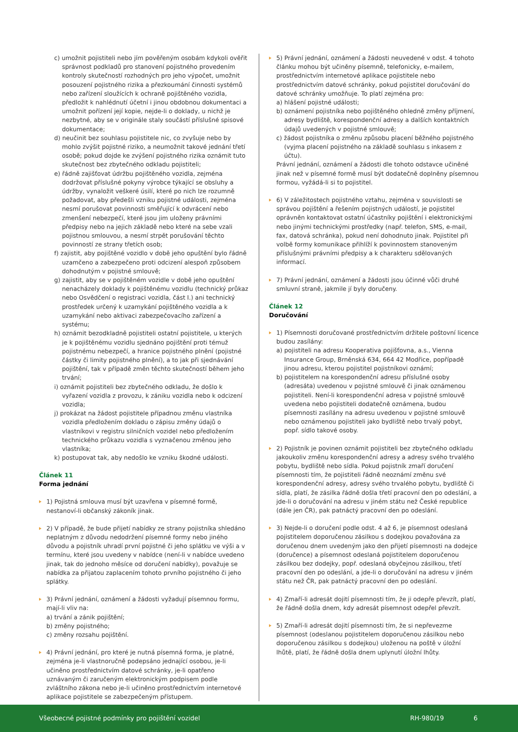c) umožnit pojistiteli nebo jím pověřeným osobám kdykoli ověřit správnost podkladů pro stanovení pojistného provedením kontroly skutečností rozhodných pro jeho výpočet, umožnit posouzení pojistného rizika a přezkoumání činnosti systémů nebo zařízení sloužících k ochraně pojištěného vozidla, předložit k nahlédnutí účetní i jinou obdobnou dokumentaci a umožnit pořízení její kopie, nejde-li o doklady, u nichž je nezbytné, aby se v originále staly součástí příslušné spisové dokumentace;
d) neučinit bez souhlasu pojistitele nic, co zvyšuje nebo by mohlo zvýšit pojistné riziko, a neumožnit takové jednání třetí osobě; pokud dojde ke zvýšení pojistného rizika oznámit tuto skutečnost bez zbytečného odkladu pojistiteli;
e) řádně zajišťovat údržbu pojištěného vozidla, zejména dodržovat příslušné pokyny výrobce týkající se obsluhy a údržby, vynaložit veškeré úsilí, které po nich lze rozumně požadovat, aby předešli vzniku pojistné události, zejména nesmí porušovat povinnosti směřující k odvrácení nebo zmenšení nebezpečí, které jsou jim uloženy právními předpisy nebo na jejich základě nebo které na sebe vzali pojistnou smlouvou, a nesmí strpět porušování těchto povinností ze strany třetích osob;
f) zajistit, aby pojištěné vozidlo v době jeho opuštění bylo řádně uzamčeno a zabezpečeno proti odcizení alespoň způsobem dohodnutým v pojistné smlouvě;
g) zajistit, aby se v pojištěném vozidle v době jeho opuštění nenacházely doklady k pojištěnému vozidlu (technický průkaz nebo Osvědčení o registraci vozidla, část I.) ani technický prostředek určený k uzamykání pojištěného vozidla a k uzamykání nebo aktivaci zabezpečovacího zařízení a systému;
h) oznámit bezodkladně pojistiteli ostatní pojistitele, u kterých je k pojištěnému vozidlu sjednáno pojištění proti témuž pojistnému nebezpečí, a hranice pojistného plnění (pojistné částky či limity pojistného plnění), a to jak při sjednávání pojištění, tak v případě změn těchto skutečností během jeho trvání;
i) oznámit pojistiteli bez zbytečného odkladu, že došlo k vyřazení vozidla z provozu, k zániku vozidla nebo k odcizení vozidla;
j) prokázat na žádost pojistitele případnou změnu vlastníka vozidla předložením dokladu o zápisu změny údajů o vlastníkovi v registru silničních vozidel nebo předložením technického průkazu vozidla s vyznačenou změnou jeho vlastníka;
k) postupovat tak, aby nedošlo ke vzniku škodné události.
Článek 11
Forma jednání
1) Pojistná smlouva musí být uzavřena v písemné formě, nestanoví-li občanský zákoník jinak.
2) V případě, že bude přijetí nabídky ze strany pojistníka shledáno neplatným z důvodu nedodržení písemné formy nebo jiného důvodu a pojistník uhradí první pojistné či jeho splátku ve výši a v termínu, které jsou uvedeny v nabídce (není-li v nabídce uvedeno jinak, tak do jednoho měsíce od doručení nabídky), považuje se nabídka za přijatou zaplacením tohoto prvního pojistného či jeho splátky.
3) Právní jednání, oznámení a žádosti vyžadují písemnou formu, mají-li vliv na:
a) trvání a zánik pojištění;
b) změny pojistného;
c) změny rozsahu pojištění.
4) Právní jednání, pro které je nutná písemná forma, je platné, zejména je-li vlastnoručně podepsáno jednající osobou, je-li učiněno prostřednictvím datové schránky, je-li opatřeno uznávaným či zaručeným elektronickým podpisem podle zvláštního zákona nebo je-li učiněno prostřednictvím internetové aplikace pojistitele se zabezpečeným přístupem.
5) Právní jednání, oznámení a žádosti neuvedené v odst. 4 tohoto článku mohou být učiněny písemně, telefonicky, e-mailem, prostřednictvím internetové aplikace pojistitele nebo prostřednictvím datové schránky, pokud pojistitel doručování do datové schránky umožňuje. To platí zejména pro:
a) hlášení pojistné události;
b) oznámení pojistníka nebo pojištěného ohledně změny příjmení, adresy bydliště, korespondenční adresy a dalších kontaktních údajů uvedených v pojistné smlouvě;
c) žádost pojistníka o změnu způsobu placení běžného pojistného (vyjma placení pojistného na základě souhlasu s inkasem z účtu).
Právní jednání, oznámení a žádosti dle tohoto odstavce učiněné jinak než v písemné formě musí být dodatečně doplněny písemnou formou, vyžádá-li si to pojistitel.
6) V záležitostech pojistného vztahu, zejména v souvislosti se správou pojištění a řešením pojistných událostí, je pojistitel oprávněn kontaktovat ostatní účastníky pojištění i elektronickými nebo jinými technickými prostředky (např. telefon, SMS, e-mail, fax, datová schránka), pokud není dohodnuto jinak. Pojistitel při volbě formy komunikace přihlíží k povinnostem stanoveným příslušnými právními předpisy a k charakteru sdělovaných informací.
7) Právní jednání, oznámení a žádosti jsou účinné vůči druhé smluvní straně, jakmile jí byly doručeny.
Článek 12
Doručování
1) Písemnosti doručované prostřednictvím držitele poštovní licence budou zasílány:
a) pojistiteli na adresu Kooperativa pojišťovna, a.s., Vienna Insurance Group, Brněnská 634, 664 42 Modřice, popřípadě jinou adresu, kterou pojistitel pojistníkovi oznámí;
b) pojistitelem na korespondenční adresu příslušné osoby (adresáta) uvedenou v pojistné smlouvě či jinak oznámenou pojistiteli. Není-li korespondenční adresa v pojistné smlouvě uvedena nebo pojistiteli dodatečně oznámena, budou písemnosti zasílány na adresu uvedenou v pojistné smlouvě nebo oznámenou pojistiteli jako bydliště nebo trvalý pobyt, popř. sídlo takové osoby.
2) Pojistník je povinen oznámit pojistiteli bez zbytečného odkladu jakoukoliv změnu korespondenční adresy a adresy svého trvalého pobytu, bydliště nebo sídla. Pokud pojistník zmaří doručení písemnosti tím, že pojistiteli řádně neoznámí změnu své korespondenční adresy, adresy svého trvalého pobytu, bydliště či sídla, platí, že zásilka řádně došla třetí pracovní den po odeslání, a jde-li o doručování na adresu v jiném státu než České republice (dále jen ČR), pak patnáctý pracovní den po odeslání.
3) Nejde-li o doručení podle odst. 4 až 6, je písemnost odeslaná pojistitelem doporučenou zásilkou s dodejkou považována za doručenou dnem uvedeným jako den přijetí písemnosti na dodejce (doručence) a písemnost odeslaná pojistitelem doporučenou zásilkou bez dodejky, popř. odeslaná obyčejnou zásilkou, třetí pracovní den po odeslání, a jde-li o doručování na adresu v jiném státu než ČR, pak patnáctý pracovní den po odeslání.
4) Zmaří-li adresát dojití písemnosti tím, že ji odepře převzít, platí, že řádně došla dnem, kdy adresát písemnost odepřel převzít.
5) Zmaří-li adresát dojití písemnosti tím, že si nepřevezme písemnost (odeslanou pojistitelem doporučenou zásilkou nebo doporučenou zásilkou s dodejkou) uloženou na poště v úložní lhůtě, platí, že řádně došla dnem uplynutí úložní lhůty.
Všeobecné pojistné podmínky pro pojištění vozidel RH-980/19 6